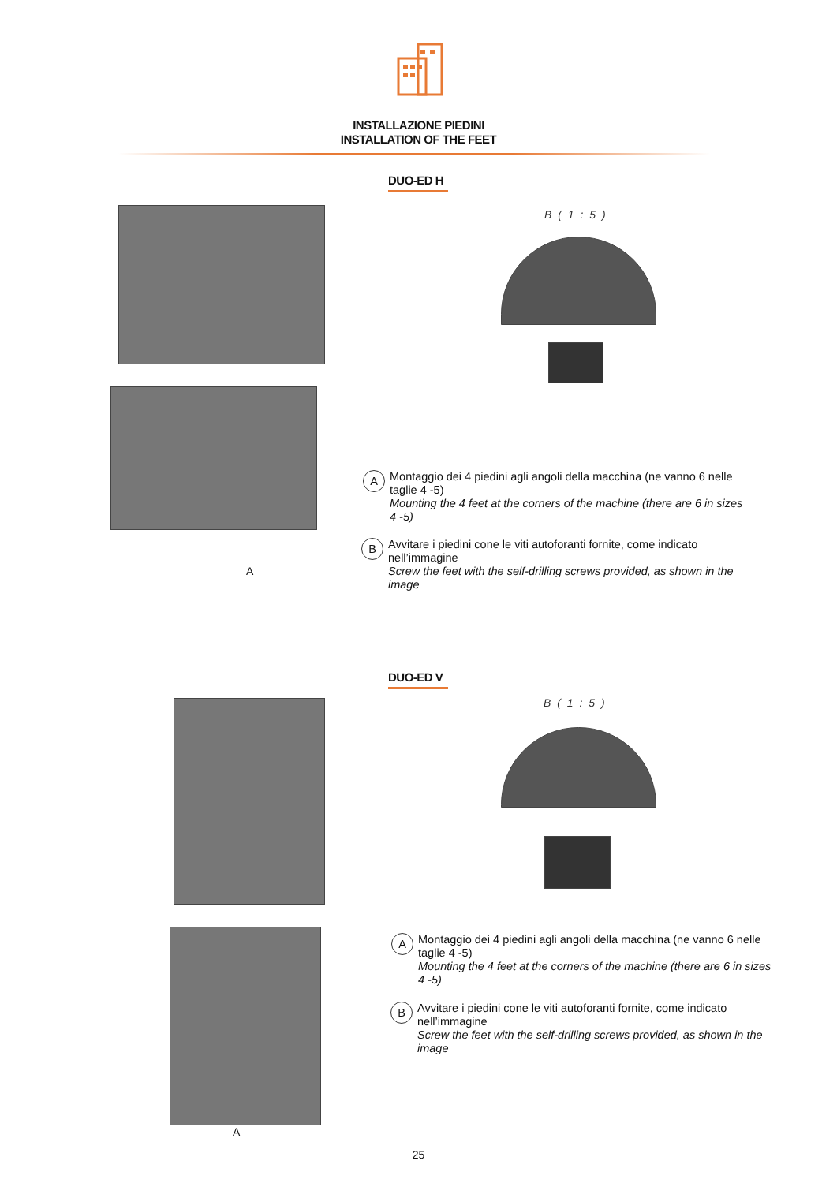INSTALLAZIONE PIEDINI
INSTALLATION OF THE FEET
DUO-ED H
A
B ( 1 : 5 )
A
Montaggio dei 4 piedini agli angoli della macchina (ne vanno 6 nelle taglie 4 -5)
Mounting the 4 feet at the corners of the machine (there are 6 in sizes 4 -5)
B
Avvitare i piedini cone le viti autoforanti fornite, come indicato nell’immagine
Screw the feet with the self-drilling screws provided, as shown in the image
DUO-ED V
A
B ( 1 : 5 )
A
Montaggio dei 4 piedini agli angoli della macchina (ne vanno 6 nelle taglie 4 -5)
Mounting the 4 feet at the corners of the machine (there are 6 in sizes 4 -5)
B
Avvitare i piedini cone le viti autoforanti fornite, come indicato nell’immagine
Screw the feet with the self-drilling screws provided, as shown in the image
25